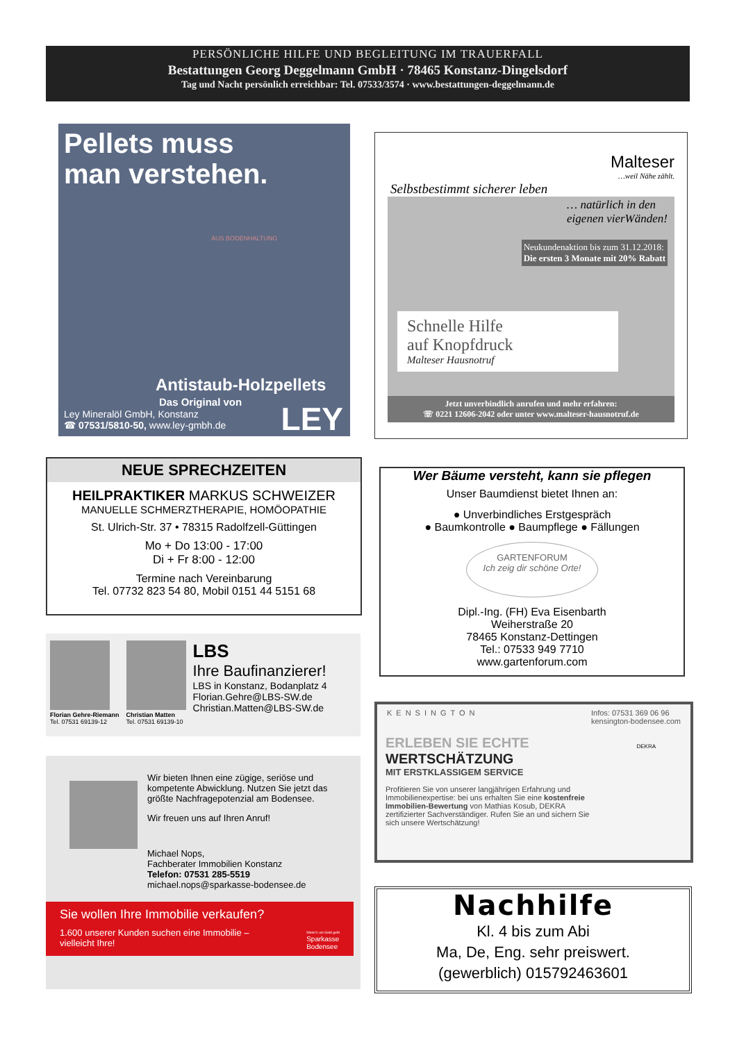PERSÖNLICHE HILFE UND BEGLEITUNG IM TRAUERFALL
Bestattungen Georg Deggelmann GmbH · 78465 Konstanz-Dingelsdorf
Tag und Nacht persönlich erreichbar: Tel. 07533/3574 · www.bestattungen-deggelmann.de
Pellets muss
man verstehen.
AUS BODENHALTUNG
Antistaub-Holzpellets
Das Original von
Ley Mineralöl GmbH, Konstanz
☎ 07531/5810-50, www.ley-gmbh.de
LEY
Malteser
…weil Nähe zählt.
Selbstbestimmt sicherer leben
… natürlich in den
eigenen vierWänden!
Neukundenaktion bis zum 31.12.2018:
Die ersten 3 Monate mit 20% Rabatt
Schnelle Hilfe
auf Knopfdruck
Malteser Hausnotruf
Jetzt unverbindlich anrufen und mehr erfahren:
☏ 0221 12606-2042 oder unter www.malteser-hausnotruf.de
NEUE SPRECHZEITEN
HEILPRAKTIKER MARKUS SCHWEIZER
MANUELLE SCHMERZTHERAPIE, HOMÖOPATHIE
St. Ulrich-Str. 37 • 78315 Radolfzell-Güttingen
Mo + Do 13:00 - 17:00
Di + Fr 8:00 - 12:00
Termine nach Vereinbarung
Tel. 07732 823 54 80, Mobil 0151 44 5151 68
Wer Bäume versteht, kann sie pflegen
Unser Baumdienst bietet Ihnen an:
● Unverbindliches Erstgespräch
● Baumkontrolle ● Baumpflege ● Fällungen
GARTENFORUM
Ich zeig dir schöne Orte!
Dipl.-Ing. (FH) Eva Eisenbarth
Weiherstraße 20
78465 Konstanz-Dettingen
Tel.: 07533 949 7710
www.gartenforum.com
Florian Gehre-Riemann
Tel. 07531 69139-12
Christian Matten
Tel. 07531 69139-10
LBS
Ihre Baufinanzierer!
LBS in Konstanz, Bodanplatz 4
Florian.Gehre@LBS-SW.de
Christian.Matten@LBS-SW.de
Wir bieten Ihnen eine zügige, seriöse und kompetente Abwicklung. Nutzen Sie jetzt das größte Nachfragepotenzial am Bodensee.
Wir freuen uns auf Ihren Anruf!
Michael Nops,
Fachberater Immobilien Konstanz
Telefon: 07531 285-5519
michael.nops@sparkasse-bodensee.de
Sie wollen Ihre Immobilie verkaufen?
1.600 unserer Kunden suchen eine Immobilie –
vielleicht Ihre! Wenn's um Geld geht
Sparkasse
Bodensee
KENSINGTON Infos: 07531 369 06 96
kensington-bodensee.com
ERLEBEN SIE ECHTE WERTSCHÄTZUNG
MIT ERSTKLASSIGEM SERVICE
Profitieren Sie von unserer langjährigen Erfahrung und Immobilienexpertise: bei uns erhalten Sie eine kostenfreie Immobilien-Bewertung von Mathias Kosub, DEKRA zertifizierter Sachverständiger. Rufen Sie an und sichern Sie sich unsere Wertschätzung!
DEKRA
Nachhilfe
Kl. 4 bis zum Abi
Ma, De, Eng. sehr preiswert.
(gewerblich) 015792463601